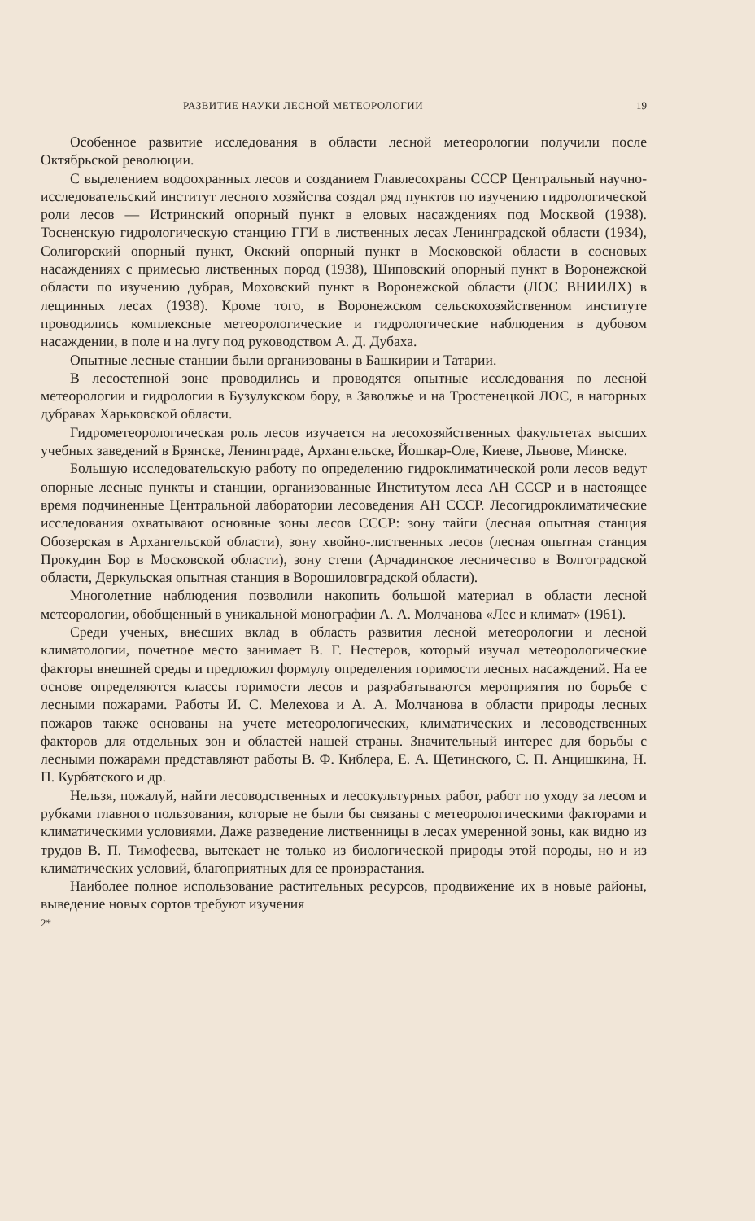РАЗВИТИЕ НАУКИ ЛЕСНОЙ МЕТЕОРОЛОГИИ 19
Особенное развитие исследования в области лесной метеорологии получили после Октябрьской революции.
С выделением водоохранных лесов и созданием Главлесохраны СССР Центральный научно-исследовательский институт лесного хозяйства создал ряд пунктов по изучению гидрологической роли лесов — Истринский опорный пункт в еловых насаждениях под Москвой (1938). Тосненскую гидрологическую станцию ГГИ в лиственных лесах Ленинградской области (1934), Солигорский опорный пункт, Окский опорный пункт в Московской области в сосновых насаждениях с примесью лиственных пород (1938), Шиповский опорный пункт в Воронежской области по изучению дубрав, Моховский пункт в Воронежской области (ЛОС ВНИИЛХ) в лещинных лесах (1938). Кроме того, в Воронежском сельскохозяйственном институте проводились комплексные метеорологические и гидрологические наблюдения в дубовом насаждении, в поле и на лугу под руководством А. Д. Дубаха.
Опытные лесные станции были организованы в Башкирии и Татарии.
В лесостепной зоне проводились и проводятся опытные исследования по лесной метеорологии и гидрологии в Бузулукском бору, в Заволжье и на Тростенецкой ЛОС, в нагорных дубравах Харьковской области.
Гидрометеорологическая роль лесов изучается на лесохозяйственных факультетах высших учебных заведений в Брянске, Ленинграде, Архангельске, Йошкар-Оле, Киеве, Львове, Минске.
Большую исследовательскую работу по определению гидроклиматической роли лесов ведут опорные лесные пункты и станции, организованные Институтом леса АН СССР и в настоящее время подчиненные Центральной лаборатории лесоведения АН СССР. Лесогидроклиматические исследования охватывают основные зоны лесов СССР: зону тайги (лесная опытная станция Обозерская в Архангельской области), зону хвойно-лиственных лесов (лесная опытная станция Прокудин Бор в Московской области), зону степи (Арчадинское лесничество в Волгоградской области, Деркульская опытная станция в Ворошиловградской области).
Многолетние наблюдения позволили накопить большой материал в области лесной метеорологии, обобщенный в уникальной монографии А. А. Молчанова «Лес и климат» (1961).
Среди ученых, внесших вклад в область развития лесной метеорологии и лесной климатологии, почетное место занимает В. Г. Нестеров, который изучал метеорологические факторы внешней среды и предложил формулу определения горимости лесных насаждений. На ее основе определяются классы горимости лесов и разрабатываются мероприятия по борьбе с лесными пожарами. Работы И. С. Мелехова и А. А. Молчанова в области природы лесных пожаров также основаны на учете метеорологических, климатических и лесоводственных факторов для отдельных зон и областей нашей страны. Значительный интерес для борьбы с лесными пожарами представляют работы В. Ф. Киблера, Е. А. Щетинского, С. П. Анцишкина, Н. П. Курбатского и др.
Нельзя, пожалуй, найти лесоводственных и лесокультурных работ, работ по уходу за лесом и рубками главного пользования, которые не были бы связаны с метеорологическими факторами и климатическими условиями. Даже разведение лиственницы в лесах умеренной зоны, как видно из трудов В. П. Тимофеева, вытекает не только из биологической природы этой породы, но и из климатических условий, благоприятных для ее произрастания.
Наиболее полное использование растительных ресурсов, продвижение их в новые районы, выведение новых сортов требуют изучения
2*